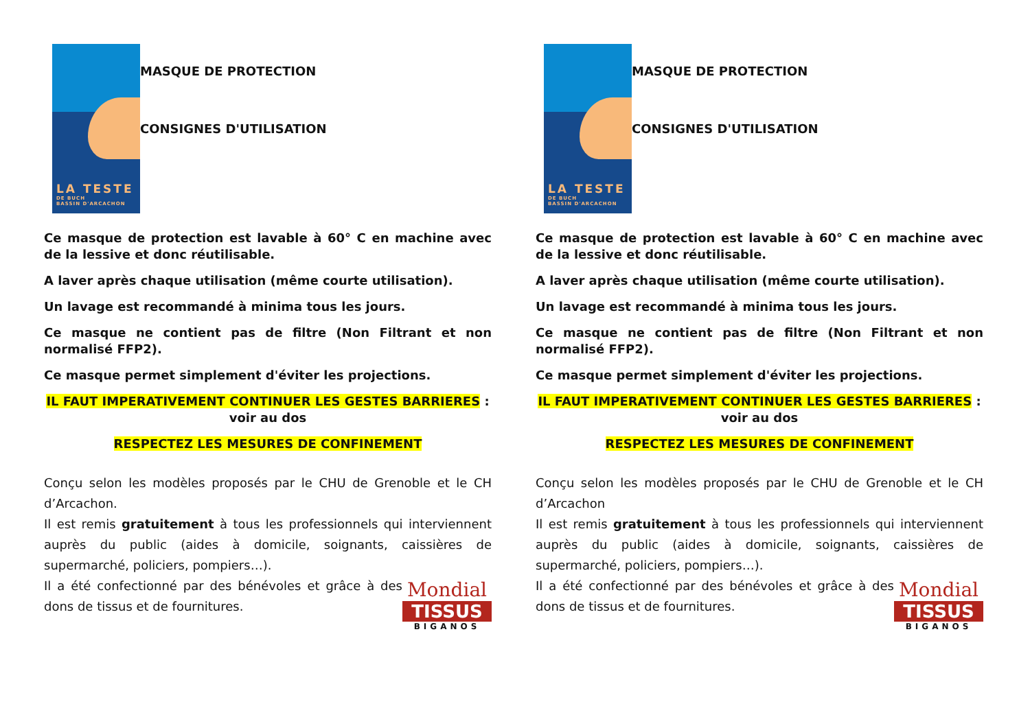LA TESTE
DE BUCH
BASSIN D'ARCACHON
MASQUE DE PROTECTION
CONSIGNES D'UTILISATION
Ce masque de protection est lavable à 60° C en machine avec de la lessive et donc réutilisable.
A laver après chaque utilisation (même courte utilisation).
Un lavage est recommandé à minima tous les jours.
Ce masque ne contient pas de filtre (Non Filtrant et non normalisé FFP2).
Ce masque permet simplement d'éviter les projections.
IL FAUT IMPERATIVEMENT CONTINUER LES GESTES BARRIERES : voir au dos
RESPECTEZ LES MESURES DE CONFINEMENT
Conçu selon les modèles proposés par le CHU de Grenoble et le CH d’Arcachon.
Il est remis gratuitement à tous les professionnels qui interviennent auprès du public (aides à domicile, soignants, caissières de supermarché, policiers, pompiers…).
Mondial
TISSUS
BIGANOS
Il a été confectionné par des bénévoles et grâce à des dons de tissus et de fournitures.
LA TESTE
DE BUCH
BASSIN D'ARCACHON
MASQUE DE PROTECTION
CONSIGNES D'UTILISATION
Ce masque de protection est lavable à 60° C en machine avec de la lessive et donc réutilisable.
A laver après chaque utilisation (même courte utilisation).
Un lavage est recommandé à minima tous les jours.
Ce masque ne contient pas de filtre (Non Filtrant et non normalisé FFP2).
Ce masque permet simplement d'éviter les projections.
IL FAUT IMPERATIVEMENT CONTINUER LES GESTES BARRIERES : voir au dos
RESPECTEZ LES MESURES DE CONFINEMENT
Conçu selon les modèles proposés par le CHU de Grenoble et le CH d’Arcachon
Il est remis gratuitement à tous les professionnels qui interviennent auprès du public (aides à domicile, soignants, caissières de supermarché, policiers, pompiers…).
Mondial
TISSUS
BIGANOS
Il a été confectionné par des bénévoles et grâce à des dons de tissus et de fournitures.